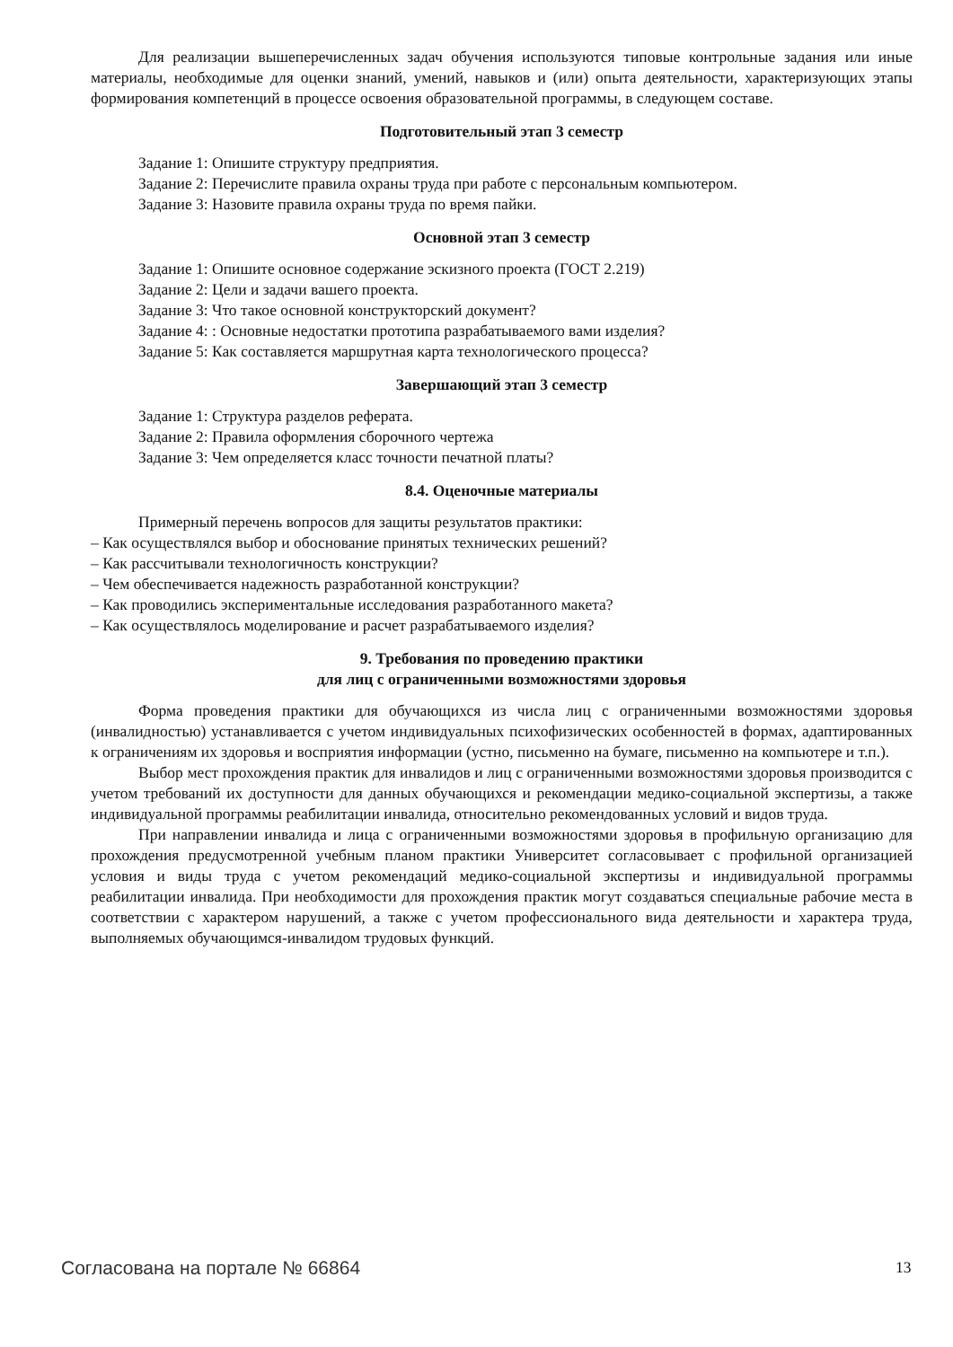Для реализации вышеперечисленных задач обучения используются типовые контрольные задания или иные материалы, необходимые для оценки знаний, умений, навыков и (или) опыта деятельности, характеризующих этапы формирования компетенций в процессе освоения образовательной программы, в следующем составе.
Подготовительный этап 3 семестр
Задание 1: Опишите структуру предприятия.
Задание 2: Перечислите правила охраны труда при работе с персональным компьютером.
Задание 3: Назовите правила охраны труда по время пайки.
Основной этап 3 семестр
Задание 1: Опишите основное содержание эскизного проекта (ГОСТ 2.219)
Задание 2: Цели и задачи вашего проекта.
Задание 3: Что такое основной конструкторский документ?
Задание 4: : Основные недостатки прототипа разрабатываемого вами изделия?
Задание 5: Как составляется маршрутная карта технологического процесса?
Завершающий этап 3 семестр
Задание 1: Структура разделов реферата.
Задание 2: Правила оформления сборочного чертежа
Задание 3: Чем определяется класс точности печатной платы?
8.4. Оценочные материалы
Примерный перечень вопросов для защиты результатов практики:
– Как осуществлялся выбор и обоснование принятых технических решений?
– Как рассчитывали технологичность конструкции?
– Чем обеспечивается надежность разработанной конструкции?
– Как проводились экспериментальные исследования разработанного макета?
– Как осуществлялось моделирование и расчет разрабатываемого изделия?
9. Требования по проведению практики
для лиц с ограниченными возможностями здоровья
Форма проведения практики для обучающихся из числа лиц с ограниченными возможностями здоровья (инвалидностью) устанавливается с учетом индивидуальных психофизических особенностей в формах, адаптированных к ограничениям их здоровья и восприятия информации (устно, письменно на бумаге, письменно на компьютере и т.п.).
Выбор мест прохождения практик для инвалидов и лиц с ограниченными возможностями здоровья производится с учетом требований их доступности для данных обучающихся и рекомендации медико-социальной экспертизы, а также индивидуальной программы реабилитации инвалида, относительно рекомендованных условий и видов труда.
При направлении инвалида и лица с ограниченными возможностями здоровья в профильную организацию для прохождения предусмотренной учебным планом практики Университет согласовывает с профильной организацией условия и виды труда с учетом рекомендаций медико-социальной экспертизы и индивидуальной программы реабилитации инвалида. При необходимости для прохождения практик могут создаваться специальные рабочие места в соответствии с характером нарушений, а также с учетом профессионального вида деятельности и характера труда, выполняемых обучающимся-инвалидом трудовых функций.
Согласована на портале № 66864 13